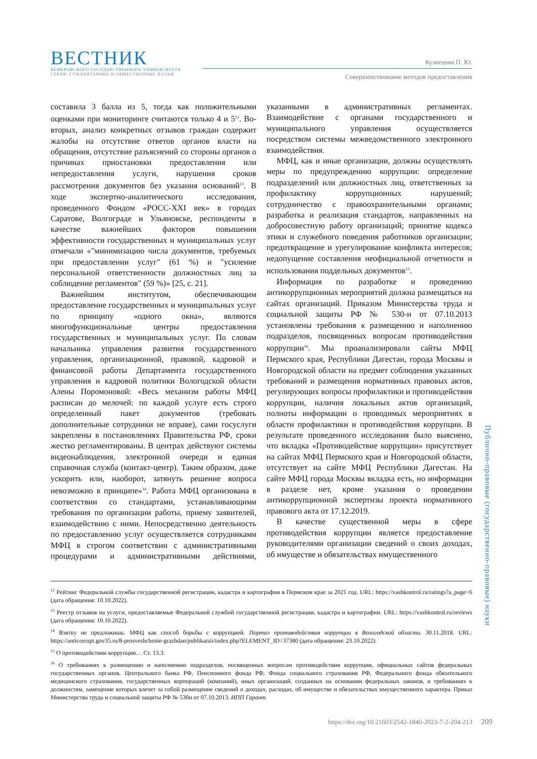ВЕСТНИК
КЕМЕРОВСКОГО ГОСУДАРСТВЕННОГО УНИВЕРСИТЕТА
СЕРИЯ: ГУМАНИТАРНЫЕ И ОБЩЕСТВЕННЫЕ НАУКИ
Кузнецова П. Ю.
Совершенствование методов предоставления
составила 3 балла из 5, тогда как положительными оценками при мониторинге считаются только 4 и 5<sup>12</sup>. Во-вторых, анализ конкретных отзывов граждан содержит жалобы на отсутствие ответов органов власти на обращения, отсутствие разъяснений со стороны органов о причинах приостановки предоставления или непредоставления услуги, нарушения сроков рассмотрения документов без указания оснований<sup>13</sup>. В ходе экспертно-аналитического исследования, проведенного Фондом «РОСС-XXI век» в городах Саратове, Волгограде и Ульяновске, респонденты в качестве важнейших факторов повышения эффективности государственных и муниципальных услуг отмечали «"минимизацию числа документов, требуемых при предоставлении услуг" (61 %) и "усиление персональной ответственности должностных лиц за соблюдение регламентов" (59 %)» [25, с. 21].
Важнейшим институтом, обеспечивающим предоставление государственных и муниципальных услуг по принципу «одного окна», являются многофункциональные центры предоставления государственных и муниципальных услуг. По словам начальника управления развития государственного управления, организационной, правовой, кадровой и финансовой работы Департамента государственного управления и кадровой политики Вологодской области Алены Поромоновой: «Весь механизм работы МФЦ расписан до мелочей: по каждой услуге есть строго определенный пакет документов (требовать дополнительные сотрудники не вправе), сами госуслуги закреплены в постановлениях Правительства РФ, сроки жестко регламентированы. В центрах действуют системы видеонаблюдения, электронной очереди и единая справочная служба (контакт-центр). Таким образом, даже ускорить или, наоборот, затянуть решение вопроса невозможно в принципе»<sup>14</sup>. Работа МФЦ организована в соответствии со стандартами, устанавливающими требования по организации работы, приему заявителей, взаимодействию с ними. Непосредственно деятельность по предоставлению услуг осуществляется сотрудниками МФЦ в строгом соответствии с административными процедурами и административными действиями, указанными в административных регламентах. Взаимодействие с органами государственного и муниципального управления осуществляется посредством системы межведомственного электронного взаимодействия.
МФЦ, как и иные организации, должны осуществлять меры по предупреждению коррупции: определение подразделений или должностных лиц, ответственных за профилактику коррупционных нарушений; сотрудничество с правоохранительными органами; разработка и реализация стандартов, направленных на добросовестную работу организаций; принятие кодекса этики и служебного поведения работников организации; предотвращение и урегулирование конфликта интересов; недопущение составления неофициальной отчетности и использования поддельных документов<sup>15</sup>.
Информация по разработке и проведению антикоррупционных мероприятий должна размещаться на сайтах организаций. Приказом Министерства труда и социальной защиты РФ № 530-н от 07.10.2013 установлены требования к размещению и наполнению подразделов, посвященных вопросам противодействия коррупции<sup>16</sup>. Мы проанализировали сайты МФЦ Пермского края, Республики Дагестан, города Москвы и Новгородской области на предмет соблюдения указанных требований и размещения нормативных правовых актов, регулирующих вопросы профилактики и противодействия коррупции, наличия локальных актов организаций, полноты информации о проводимых мероприятиях в области профилактики и противодействия коррупции. В результате проведенного исследования было выяснено, что вкладка «Противодействие коррупции» присутствует на сайтах МФЦ Пермского края и Новгородской области, отсутствует на сайте МФЦ Республики Дагестан. На сайте МФЦ города Москвы вкладка есть, но информации в разделе нет, кроме указания о проведении антикоррупционной экспертизы проекта нормативного правового акта от 17.12.2019.
В качестве существенной меры в сфере противодействия коррупции является предоставление руководителями организации сведений о своих доходах, об имуществе и обязательствах имущественного
<sup>12</sup> Рейтинг Федеральной службы государственной регистрации, кадастра и картографии в Пермском крае за 2021 год. URL: https://vashkontrol.ru/ratings?a_page=6 (дата обращения: 10.10.2022).
<sup>13</sup> Реестр отзывов на услуги, предоставляемые Федеральной службой государственной регистрации, кадастра и картографии. URL: https://vashkontrol.ru/reviews (дата обращения: 10.10.2022).
<sup>14</sup> Взятку не предложишь: МФЦ как способ борьбы с коррупцией. Портал противодействия коррупции в Вологодской области. 30.11.2018. URL: https://anticorrupt.gov35.ru/8-prosveshchenie-grazhdan/publikatsii/index.php?ELEMENT_ID=37380 (дата обращения: 23.10.2022).
<sup>15</sup> О противодействии коррупции… Ст. 13.3.
<sup>16</sup> О требованиях к размещению и наполнению подразделов, посвященных вопросам противодействия коррупции, официальных сайтов федеральных государственных органов, Центрального банка РФ, Пенсионного фонда РФ, Фонда социального страхования РФ, Федерального фонда обязательного медицинского страхования, государственных корпораций (компаний), иных организаций, созданных на основании федеральных законов, и требованиях к должностям, замещение которых влечет за собой размещение сведений о доходах, расходах, об имуществе и обязательствах имущественного характера. Приказ Министерства труда и социальной защиты РФ № 530н от 07.10.2013. ИПП Гарант.
Публично-правовые (государственно-правовые) науки
https://doi.org/10.21603/2542-1840-2023-7-2-204-213 209